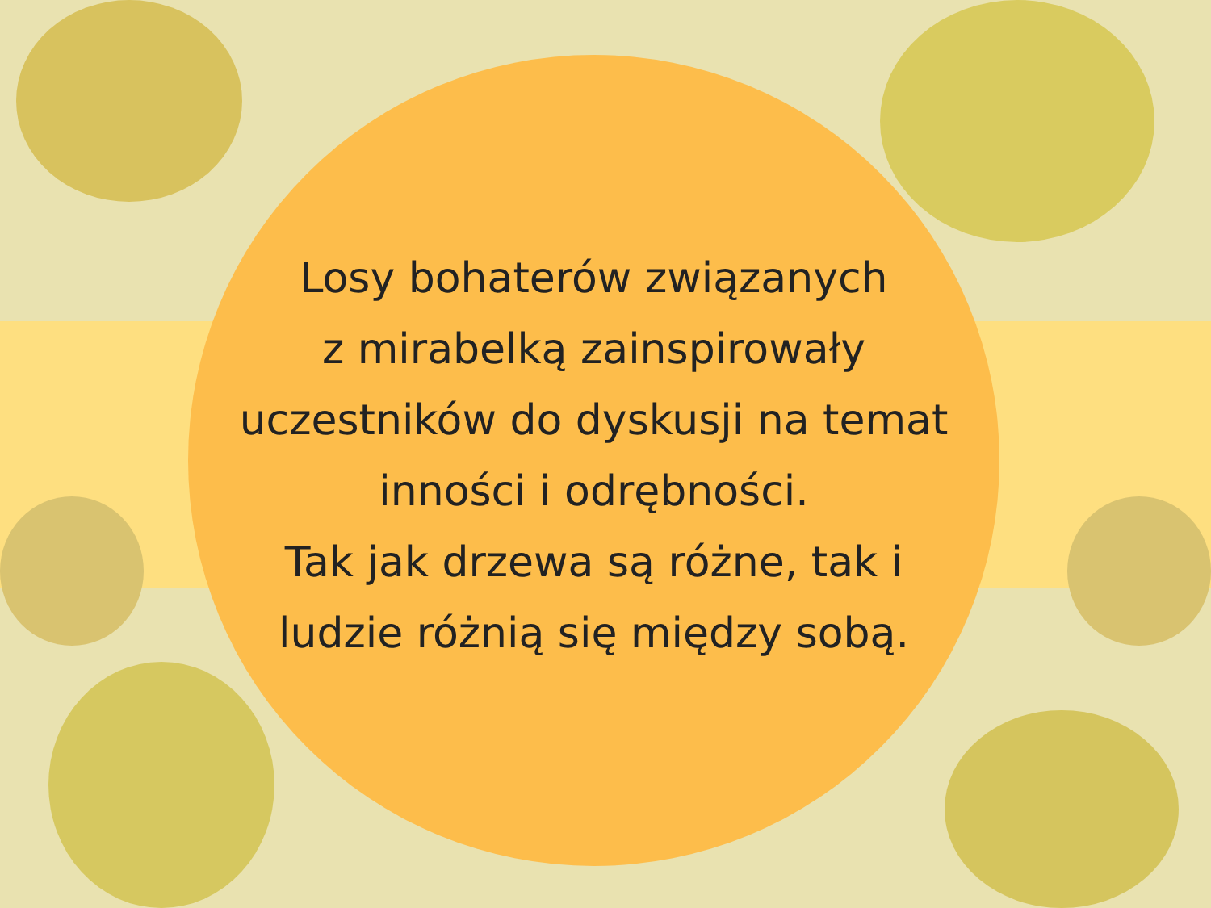Losy bohaterów związanych
z mirabelką zainspirowały
uczestników do dyskusji na temat
inności i odrębności.
Tak jak drzewa są różne, tak i
ludzie różnią się między sobą.